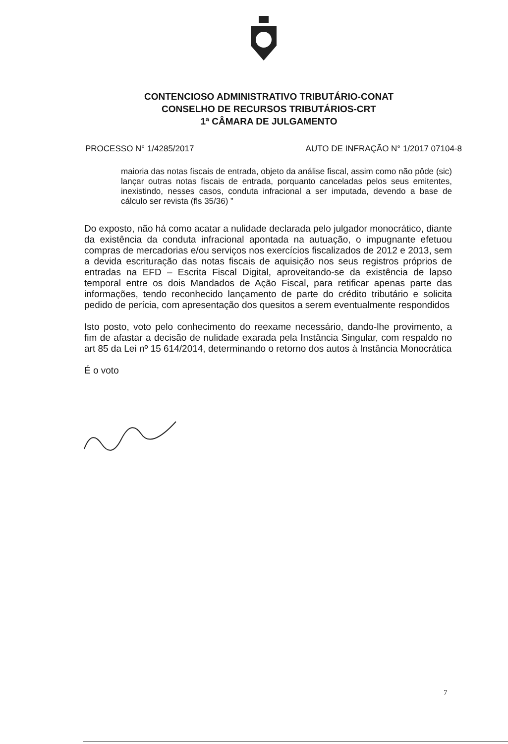CONTENCIOSO ADMINISTRATIVO TRIBUTÁRIO-CONAT
CONSELHO DE RECURSOS TRIBUTÁRIOS-CRT
1ª CÂMARA DE JULGAMENTO
PROCESSO N° 1/4285/2017 AUTO DE INFRAÇÃO N° 1/2017 07104-8
maioria das notas fiscais de entrada, objeto da análise fiscal, assim como não pôde (sic) lançar outras notas fiscais de entrada, porquanto canceladas pelos seus emitentes, inexistindo, nesses casos, conduta infracional a ser imputada, devendo a base de cálculo ser revista (fls 35/36) ”
Do exposto, não há como acatar a nulidade declarada pelo julgador monocrático, diante da existência da conduta infracional apontada na autuação, o impugnante efetuou compras de mercadorias e/ou serviços nos exercícios fiscalizados de 2012 e 2013, sem a devida escrituração das notas fiscais de aquisição nos seus registros próprios de entradas na EFD – Escrita Fiscal Digital, aproveitando-se da existência de lapso temporal entre os dois Mandados de Ação Fiscal, para retificar apenas parte das informações, tendo reconhecido lançamento de parte do crédito tributário e solicita pedido de perícia, com apresentação dos quesitos a serem eventualmente respondidos
Isto posto, voto pelo conhecimento do reexame necessário, dando-lhe provimento, a fim de afastar a decisão de nulidade exarada pela Instância Singular, com respaldo no art 85 da Lei nº 15 614/2014, determinando o retorno dos autos à Instância Monocrática
É o voto
7